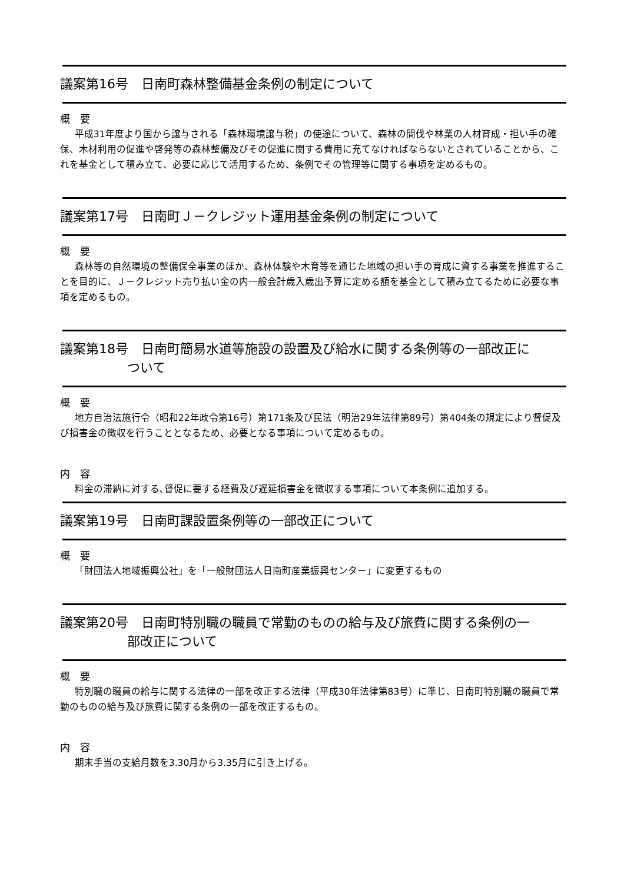議案第16号　日南町森林整備基金条例の制定について
概　要
平成31年度より国から譲与される「森林環境譲与税」の使途について、森林の間伐や林業の人材育成・担い手の確保、木材利用の促進や啓発等の森林整備及びその促進に関する費用に充てなければならないとされていることから、これを基金として積み立て、必要に応じて活用するため、条例でその管理等に関する事項を定めるもの。
議案第17号　日南町Ｊ－クレジット運用基金条例の制定について
概　要
森林等の自然環境の整備保全事業のほか、森林体験や木育等を通じた地域の担い手の育成に資する事業を推進することを目的に、Ｊ－クレジット売り払い金の内一般会計歳入歳出予算に定める額を基金として積み立てるために必要な事項を定めるもの。
議案第18号　日南町簡易水道等施設の設置及び給水に関する条例等の一部改正に
ついて
概　要
地方自治法施行令（昭和22年政令第16号）第171条及び民法（明治29年法律第89号）第404条の規定により督促及び損害金の徴収を行うこととなるため、必要となる事項について定めるもの。
内　容
料金の滞納に対する､督促に要する経費及び遅延損害金を徴収する事項について本条例に追加する。
議案第19号　日南町課設置条例等の一部改正について
概　要
「財団法人地域振興公社」を「一般財団法人日南町産業振興センター」に変更するもの
議案第20号　日南町特別職の職員で常勤のものの給与及び旅費に関する条例の一
部改正について
概　要
特別職の職員の給与に関する法律の一部を改正する法律（平成30年法律第83号）に準じ、日南町特別職の職員で常勤のものの給与及び旅費に関する条例の一部を改正するもの。
内　容
期末手当の支給月数を3.30月から3.35月に引き上げる。